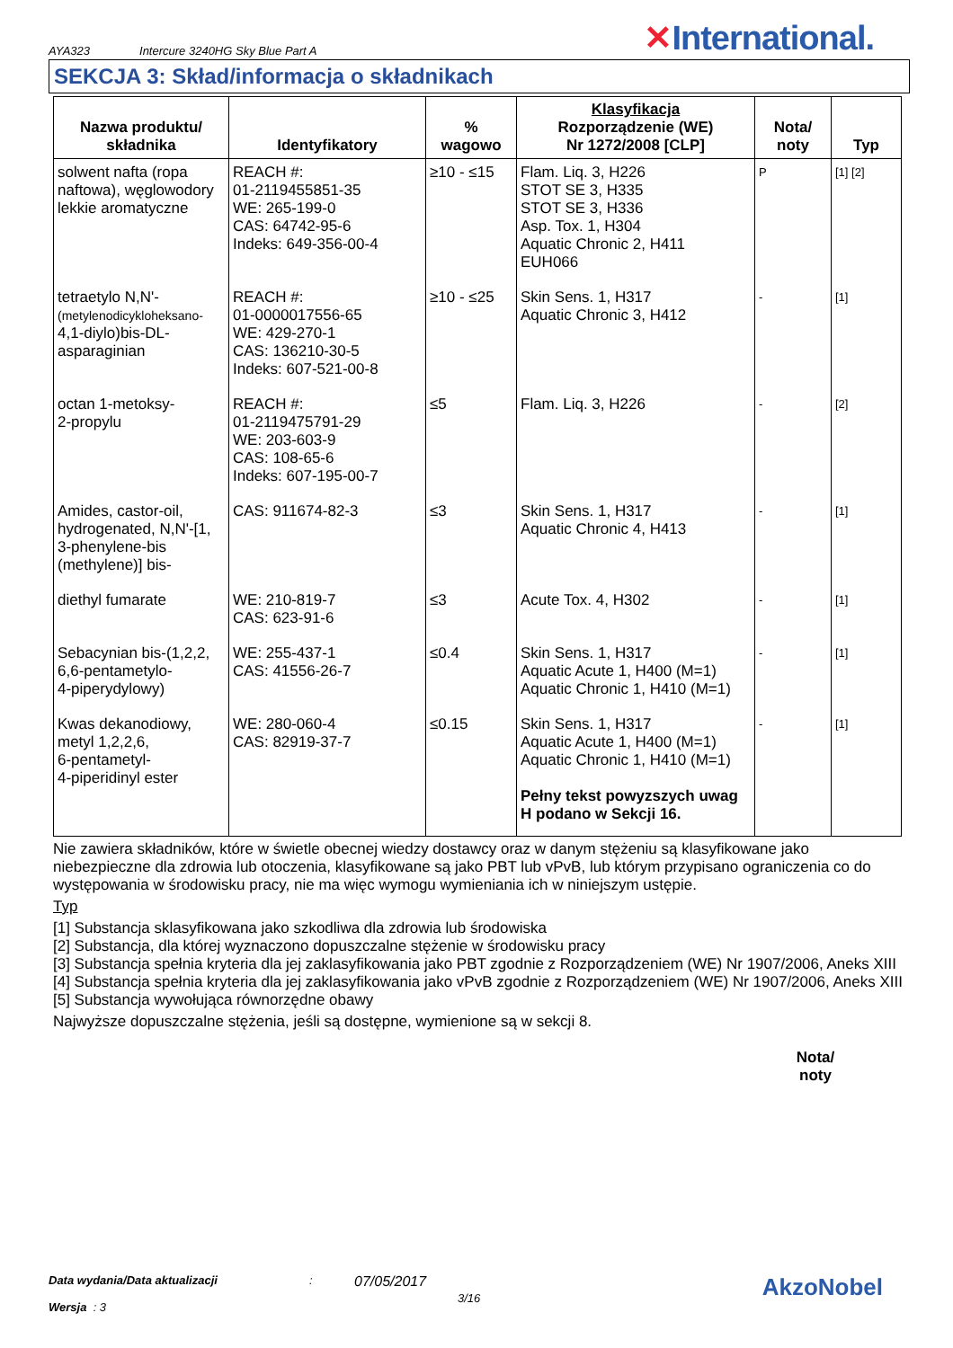AYA323 Intercure 3240HG Sky Blue Part A ✕International.
SEKCJA 3: Skład/informacja o składnikach
| Nazwa produktu/ składnika | Identyfikatory | % wagowo | Klasyfikacja Rozporządzenie (WE) Nr 1272/2008 [CLP] | Nota/ noty | Typ |
| --- | --- | --- | --- | --- | --- |
| solwent nafta (ropa naftowa), węglowodory lekkie aromatyczne | REACH #: 01-2119455851-35 WE: 265-199-0 CAS: 64742-95-6 Indeks: 649-356-00-4 | ≥10 - ≤15 | Flam. Liq. 3, H226 STOT SE 3, H335 STOT SE 3, H336 Asp. Tox. 1, H304 Aquatic Chronic 2, H411 EUH066 | P | [1] [2] |
| tetraetylo N,N'- (metylenodicykloheksano- 4,1-diylo)bis-DL-asparaginian | REACH #: 01-0000017556-65 WE: 429-270-1 CAS: 136210-30-5 Indeks: 607-521-00-8 | ≥10 - ≤25 | Skin Sens. 1, H317 Aquatic Chronic 3, H412 | - | [1] |
| octan 1-metoksy- 2-propylu | REACH #: 01-2119475791-29 WE: 203-603-9 CAS: 108-65-6 Indeks: 607-195-00-7 | ≤5 | Flam. Liq. 3, H226 | - | [2] |
| Amides, castor-oil, hydrogenated, N,N'-[1, 3-phenylene-bis (methylene)] bis- | CAS: 911674-82-3 | ≤3 | Skin Sens. 1, H317 Aquatic Chronic 4, H413 | - | [1] |
| diethyl fumarate | WE: 210-819-7 CAS: 623-91-6 | ≤3 | Acute Tox. 4, H302 | - | [1] |
| Sebacynian bis-(1,2,2, 6,6-pentametylo- 4-piperydylowy) | WE: 255-437-1 CAS: 41556-26-7 | ≤0.4 | Skin Sens. 1, H317 Aquatic Acute 1, H400 (M=1) Aquatic Chronic 1, H410 (M=1) | - | [1] |
| Kwas dekanodiowy, metyl 1,2,2,6, 6-pentametyl- 4-piperidinyl ester | WE: 280-060-4 CAS: 82919-37-7 | ≤0.15 | Skin Sens. 1, H317 Aquatic Acute 1, H400 (M=1) Aquatic Chronic 1, H410 (M=1) Pełny tekst powyzszych uwag H podano w Sekcji 16. | - | [1] |
Nie zawiera składników, które w świetle obecnej wiedzy dostawcy oraz w danym stężeniu są klasyfikowane jako niebezpieczne dla zdrowia lub otoczenia, klasyfikowane są jako PBT lub vPvB, lub którym przypisano ograniczenia co do występowania w środowisku pracy, nie ma więc wymogu wymieniania ich w niniejszym ustępie.
Typ
[1] Substancja sklasyfikowana jako szkodliwa dla zdrowia lub środowiska
[2] Substancja, dla której wyznaczono dopuszczalne stężenie w środowisku pracy
[3] Substancja spełnia kryteria dla jej zaklasyfikowania jako PBT zgodnie z Rozporządzeniem (WE) Nr 1907/2006, Aneks XIII
[4] Substancja spełnia kryteria dla jej zaklasyfikowania jako vPvB zgodnie z Rozporządzeniem (WE) Nr 1907/2006, Aneks XIII
[5] Substancja wywołująca równorzędne obawy
Najwyższe dopuszczalne stężenia, jeśli są dostępne, wymienione są w sekcji 8.
Nota/
noty
Data wydania/Data aktualizacji
Wersja : 3
:
07/05/2017
3/16
AkzoNobel